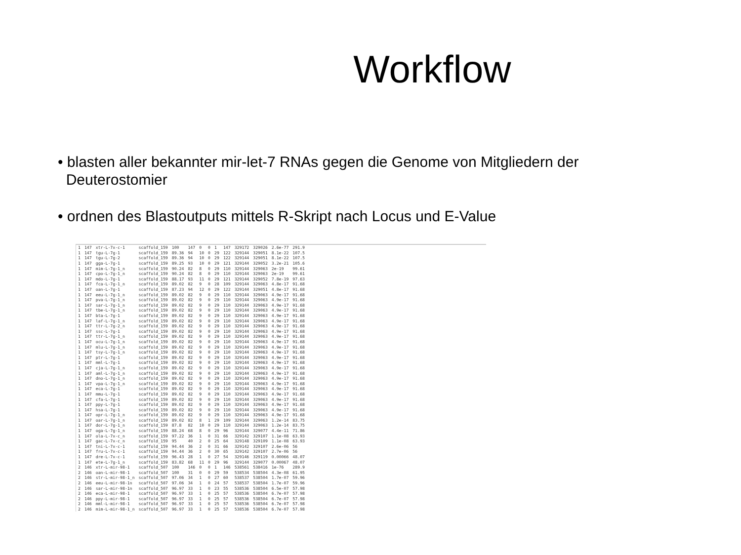Workflow
• blasten aller bekannter mir-let-7 RNAs gegen die Genome von Mitgliedern der
Deuterostomier
• ordnen des Blastoutputs mittels R-Skript nach Locus und E-Value
| 1 | 147 | xtr-L-7x-c-1 | scaffold_159 | 100 | 147 | 0 | 0 | 1 | 147 | 329172 | 329026 | 2.6e-77 | 291.9 |
| 1 | 147 | tgu-L-7g-1 | scaffold_159 | 89.36 | 94 | 10 | 0 | 29 | 122 | 329144 | 329051 | 8.1e-22 | 107.5 |
| 1 | 147 | tgu-L-7g-2 | scaffold_159 | 89.36 | 94 | 10 | 0 | 29 | 122 | 329144 | 329051 | 8.1e-22 | 107.5 |
| 1 | 147 | gga-L-7g-1 | scaffold_159 | 89.25 | 93 | 10 | 0 | 29 | 121 | 329144 | 329052 | 3.2e-21 | 105.6 |
| 1 | 147 | mim-L-7g-1_n | scaffold_159 | 90.24 | 82 | 8 | 0 | 29 | 110 | 329144 | 329063 | 2e-19 | 99.61 |
| 1 | 147 | cpo-L-7g-1_n | scaffold_159 | 90.24 | 82 | 8 | 0 | 29 | 110 | 329144 | 329063 | 2e-19 | 99.61 |
| 1 | 147 | mdo-L-7g-1 | scaffold_159 | 88.17 | 93 | 11 | 0 | 29 | 121 | 329144 | 329052 | 7.8e-19 | 97.63 |
| 1 | 147 | fca-L-7g-1_n | scaffold_159 | 89.02 | 82 | 9 | 0 | 28 | 109 | 329144 | 329063 | 4.8e-17 | 91.68 |
| 1 | 147 | oan-L-7g-1 | scaffold_159 | 87.23 | 94 | 12 | 0 | 29 | 122 | 329144 | 329051 | 4.8e-17 | 91.68 |
| 1 | 147 | eeu-L-7g-1_n | scaffold_159 | 89.02 | 82 | 9 | 0 | 29 | 110 | 329144 | 329063 | 4.9e-17 | 91.68 |
| 1 | 147 | pva-L-7g-1_n | scaffold_159 | 89.02 | 82 | 9 | 0 | 29 | 110 | 329144 | 329063 | 4.9e-17 | 91.68 |
| 1 | 147 | sar-L-7g-1_n | scaffold_159 | 89.02 | 82 | 9 | 0 | 29 | 110 | 329144 | 329063 | 4.9e-17 | 91.68 |
| 1 | 147 | tbe-L-7g-1_n | scaffold_159 | 89.02 | 82 | 9 | 0 | 29 | 110 | 329144 | 329063 | 4.9e-17 | 91.68 |
| 1 | 147 | bta-L-7g-1 | scaffold_159 | 89.02 | 82 | 9 | 0 | 29 | 110 | 329144 | 329063 | 4.9e-17 | 91.68 |
| 1 | 147 | laf-L-7g-1_n | scaffold_159 | 89.02 | 82 | 9 | 0 | 29 | 110 | 329144 | 329063 | 4.9e-17 | 91.68 |
| 1 | 147 | ttr-L-7g-2_n | scaffold_159 | 89.02 | 82 | 9 | 0 | 29 | 110 | 329144 | 329063 | 4.9e-17 | 91.68 |
| 1 | 147 | ssc-L-7g-1 | scaffold_159 | 89.02 | 82 | 9 | 0 | 29 | 110 | 329144 | 329063 | 4.9e-17 | 91.68 |
| 1 | 147 | ttr-L-7g-1_n | scaffold_159 | 89.02 | 82 | 9 | 0 | 29 | 110 | 329144 | 329063 | 4.9e-17 | 91.68 |
| 1 | 147 | ocu-L-7g-1_n | scaffold_159 | 89.02 | 82 | 9 | 0 | 29 | 110 | 329144 | 329063 | 4.9e-17 | 91.68 |
| 1 | 147 | mlu-L-7g-1_n | scaffold_159 | 89.02 | 82 | 9 | 0 | 29 | 110 | 329144 | 329063 | 4.9e-17 | 91.68 |
| 1 | 147 | tsy-L-7g-1_n | scaffold_159 | 89.02 | 82 | 9 | 0 | 29 | 110 | 329144 | 329063 | 4.9e-17 | 91.68 |
| 1 | 147 | ptr-L-7g-1 | scaffold_159 | 89.02 | 82 | 9 | 0 | 29 | 110 | 329144 | 329063 | 4.9e-17 | 91.68 |
| 1 | 147 | mml-L-7g-1 | scaffold_159 | 89.02 | 82 | 9 | 0 | 29 | 110 | 329144 | 329063 | 4.9e-17 | 91.68 |
| 1 | 147 | cja-L-7g-1_n | scaffold_159 | 89.02 | 82 | 9 | 0 | 29 | 110 | 329144 | 329063 | 4.9e-17 | 91.68 |
| 1 | 147 | aml-L-7g-1_n | scaffold_159 | 89.02 | 82 | 9 | 0 | 29 | 110 | 329144 | 329063 | 4.9e-17 | 91.68 |
| 1 | 147 | dno-L-7g-1_n | scaffold_159 | 89.02 | 82 | 9 | 0 | 29 | 110 | 329144 | 329063 | 4.9e-17 | 91.68 |
| 1 | 147 | vpa-L-7g-1_n | scaffold_159 | 89.02 | 82 | 9 | 0 | 29 | 110 | 329144 | 329063 | 4.9e-17 | 91.68 |
| 1 | 147 | eca-L-7g-1 | scaffold_159 | 89.02 | 82 | 9 | 0 | 29 | 110 | 329144 | 329063 | 4.9e-17 | 91.68 |
| 1 | 147 | mmu-L-7g-1 | scaffold_159 | 89.02 | 82 | 9 | 0 | 29 | 110 | 329144 | 329063 | 4.9e-17 | 91.68 |
| 1 | 147 | cfa-L-7g-1 | scaffold_159 | 89.02 | 82 | 9 | 0 | 29 | 110 | 329144 | 329063 | 4.9e-17 | 91.68 |
| 1 | 147 | ppy-L-7g-1 | scaffold_159 | 89.02 | 82 | 9 | 0 | 29 | 110 | 329144 | 329063 | 4.9e-17 | 91.68 |
| 1 | 147 | hsa-L-7g-1 | scaffold_159 | 89.02 | 82 | 9 | 0 | 29 | 110 | 329144 | 329063 | 4.9e-17 | 91.68 |
| 1 | 147 | opr-L-7g-1_n | scaffold_159 | 89.02 | 82 | 9 | 0 | 29 | 110 | 329144 | 329063 | 4.9e-17 | 91.68 |
| 1 | 147 | oar-L-7g-1_n | scaffold_159 | 89.02 | 82 | 8 | 1 | 29 | 109 | 329144 | 329063 | 1.2e-14 | 83.75 |
| 1 | 147 | dor-L-7g-1_n | scaffold_159 | 87.8 | 82 | 10 | 0 | 29 | 110 | 329144 | 329063 | 1.2e-14 | 83.75 |
| 1 | 147 | oga-L-7g-1_n | scaffold_159 | 88.24 | 68 | 8 | 0 | 29 | 96 | 329144 | 329077 | 4.4e-11 | 71.86 |
| 1 | 147 | ola-L-7x-c_n | scaffold_159 | 97.22 | 36 | 1 | 0 | 31 | 66 | 329142 | 329107 | 1.1e-08 | 63.93 |
| 1 | 147 | gac-L-7x-c_n | scaffold_159 | 95 | 40 | 2 | 0 | 25 | 64 | 329148 | 329109 | 1.1e-08 | 63.93 |
| 1 | 147 | tni-L-7x-c-1 | scaffold_159 | 94.44 | 36 | 2 | 0 | 31 | 66 | 329142 | 329107 | 2.6e-06 | 56 |
| 1 | 147 | fru-L-7x-c-1 | scaffold_159 | 94.44 | 36 | 2 | 0 | 30 | 65 | 329142 | 329107 | 2.7e-06 | 56 |
| 1 | 147 | dre-L-7x-c-1 | scaffold_159 | 96.43 | 28 | 1 | 0 | 27 | 54 | 329146 | 329119 | 0.00066 | 48.07 |
| 1 | 147 | ete-L-7g-1_n | scaffold_159 | 83.82 | 68 | 11 | 0 | 29 | 96 | 329144 | 329077 | 0.00067 | 48.07 |
| 2 | 146 | xtr-L-mir-98-1 | scaffold_507 | 100 | 146 | 0 | 0 | 1 | 146 | 538561 | 538416 | 1e-76 | 289.9 |
| 2 | 146 | oan-L-mir-98-1 | scaffold_507 | 100 | 31 | 0 | 0 | 29 | 59 | 538534 | 538504 | 4.3e-08 | 61.95 |
| 2 | 146 | str-L-mir-98-1_n | scaffold_507 | 97.06 | 34 | 1 | 0 | 27 | 60 | 538537 | 538504 | 1.7e-07 | 59.96 |
| 2 | 146 | eeu-L-mir-98-1n | scaffold_507 | 97.06 | 34 | 1 | 0 | 24 | 57 | 538537 | 538504 | 1.7e-07 | 59.96 |
| 2 | 146 | sar-L-mir-98-1n | scaffold_507 | 96.97 | 33 | 1 | 0 | 23 | 55 | 538536 | 538504 | 6.5e-07 | 57.98 |
| 2 | 146 | eca-L-mir-98-1 | scaffold_507 | 96.97 | 33 | 1 | 0 | 25 | 57 | 538536 | 538504 | 6.7e-07 | 57.98 |
| 2 | 146 | ppy-L-mir-98-1 | scaffold_507 | 96.97 | 33 | 1 | 0 | 25 | 57 | 538536 | 538504 | 6.7e-07 | 57.98 |
| 2 | 146 | mml-L-mir-98-1 | scaffold_507 | 96.97 | 33 | 1 | 0 | 25 | 57 | 538536 | 538504 | 6.7e-07 | 57.98 |
| 2 | 146 | mim-L-mir-98-1_n | scaffold_507 | 96.97 | 33 | 1 | 0 | 25 | 57 | 538536 | 538504 | 6.7e-07 | 57.98 |